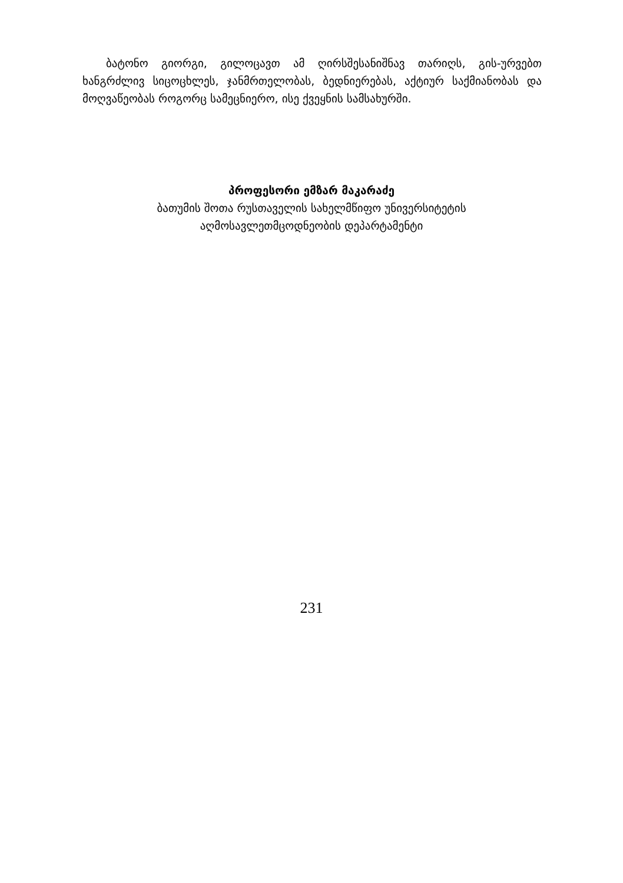ბატონო გიორგი, გილოცავთ ამ ღირსშესანიშნავ თარიღს, გის-ურვებთ ხანგრძლივ სიცოცხლეს, ჯანმრთელობას, ბედნიერებას, აქტიურ საქმიანობას და მოღვაწეობას როგორც სამეცნიერო, ისე ქვეყნის სამსახურში.
პროფესორი ემზარ მაკარაძე
ბათუმის შოთა რუსთაველის სახელმწიფო უნივერსიტეტის
აღმოსავლეთმცოდნეობის დეპარტამენტი
231